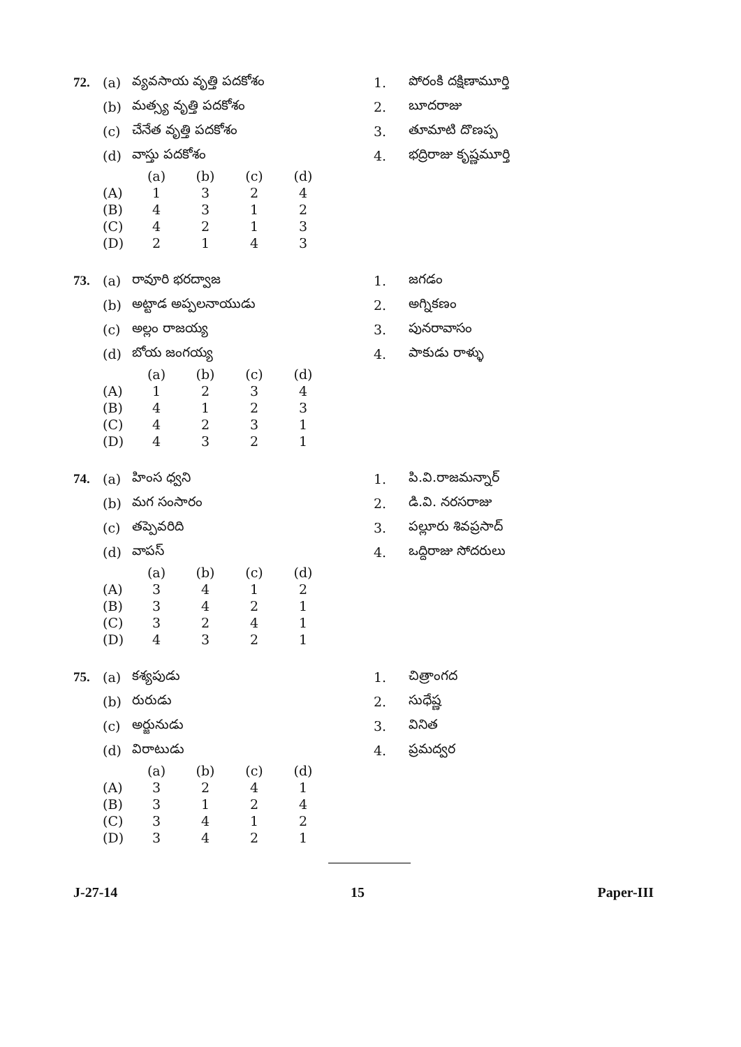| 72. | (a) | వ్యవసాయ వృత్తి పదకోశం |
| | (b) | మత్స్య వృత్తి పదకోశం |
| | (c) | చేనేత వృత్తి పదకోశం |
| | (d) | వాస్తు పదకోశం |
| | (a) | (b) | (c) | (d) |
| (A) | 1 | 3 | 2 | 4 |
| (B) | 4 | 3 | 1 | 2 |
| (C) | 4 | 2 | 1 | 3 |
| (D) | 2 | 1 | 4 | 3 |
| 1. | పోరంకి దక్షిణామూర్తి |
| 2. | బూదరాజు |
| 3. | తూమాటి దొణప్ప |
| 4. | భద్రిరాజు కృష్ణమూర్తి |
| 73. | (a) | రావూరి భరద్వాజ |
| | (b) | అట్టాడ అప్పలనాయుడు |
| | (c) | అల్లం రాజయ్య |
| | (d) | బోయ జంగయ్య |
| | (a) | (b) | (c) | (d) |
| (A) | 1 | 2 | 3 | 4 |
| (B) | 4 | 1 | 2 | 3 |
| (C) | 4 | 2 | 3 | 1 |
| (D) | 4 | 3 | 2 | 1 |
| 1. | జగడం |
| 2. | అగ్నికణం |
| 3. | పునరావాసం |
| 4. | పాకుడు రాళ్ళు |
| 74. | (a) | హింస ధ్వని |
| | (b) | మగ సంసారం |
| | (c) | తప్పెవరిది |
| | (d) | వాపస్ |
| | (a) | (b) | (c) | (d) |
| (A) | 3 | 4 | 1 | 2 |
| (B) | 3 | 4 | 2 | 1 |
| (C) | 3 | 2 | 4 | 1 |
| (D) | 4 | 3 | 2 | 1 |
| 1. | పి.వి.రాజమన్నార్ |
| 2. | డి.వి. నరసరాజు |
| 3. | పల్లూరు శివప్రసాద్ |
| 4. | ఒద్దిరాజు సోదరులు |
| 75. | (a) | కశ్యపుడు |
| | (b) | రురుడు |
| | (c) | అర్జునుడు |
| | (d) | విరాటుడు |
| | (a) | (b) | (c) | (d) |
| (A) | 3 | 2 | 4 | 1 |
| (B) | 3 | 1 | 2 | 4 |
| (C) | 3 | 4 | 1 | 2 |
| (D) | 3 | 4 | 2 | 1 |
| 1. | చిత్రాంగద |
| 2. | సుధేష్ణ |
| 3. | వినిత |
| 4. | ప్రమద్వర |
J-27-14 15 Paper-III